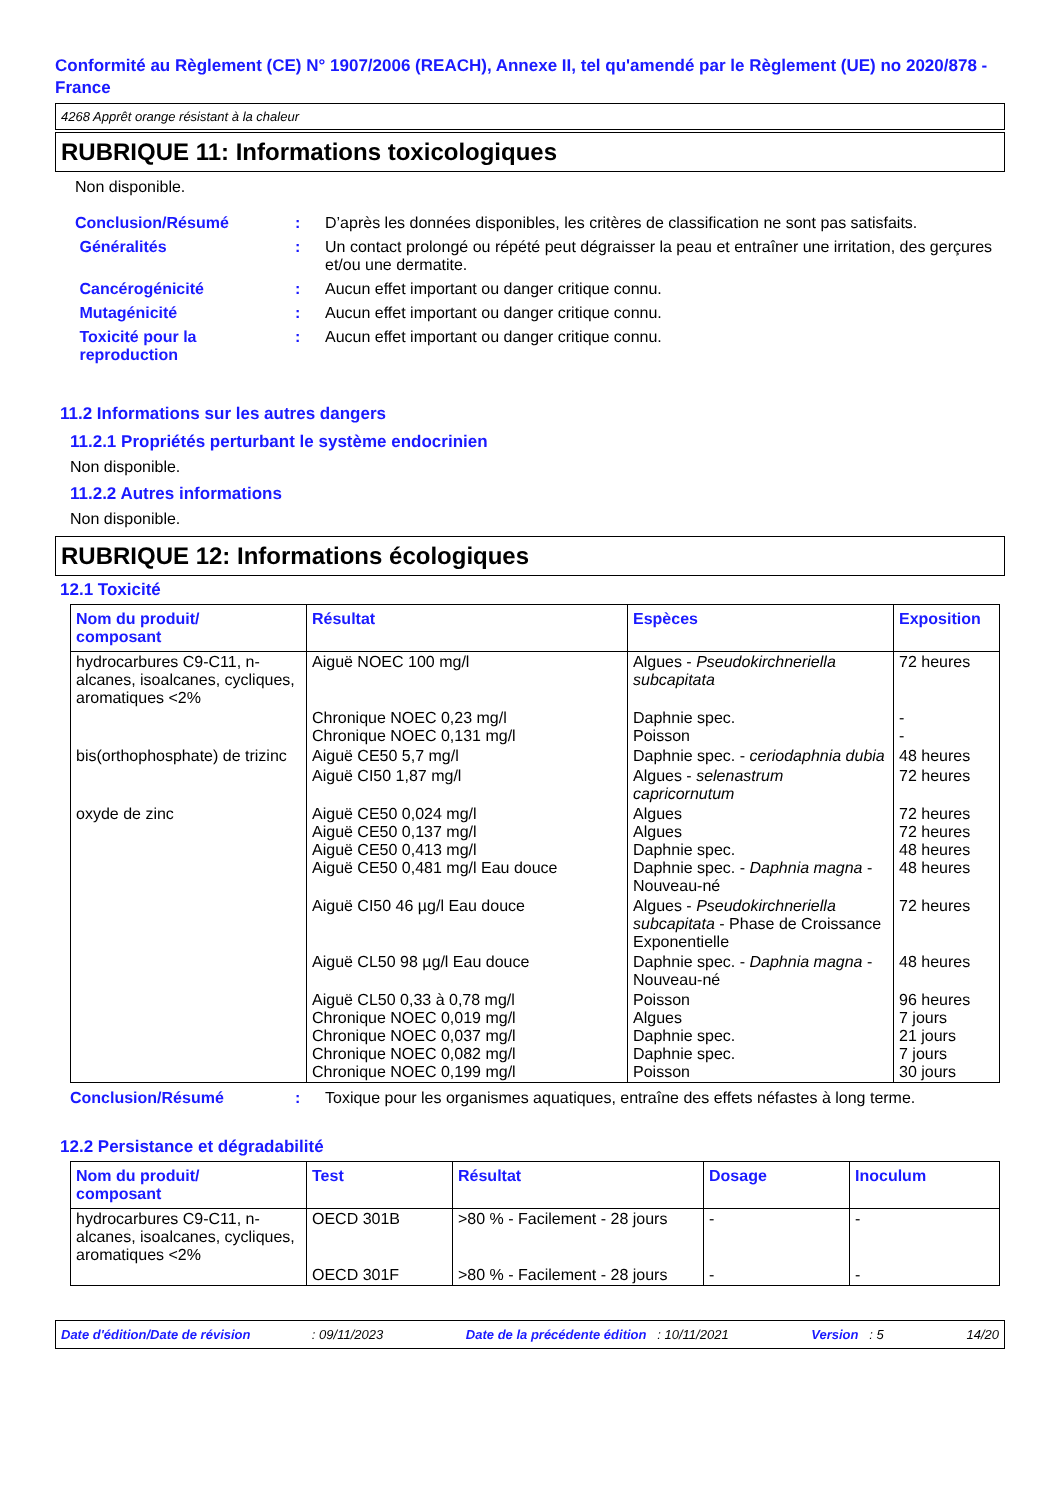Conformité au Règlement (CE) N° 1907/2006 (REACH), Annexe II, tel qu'amendé par le Règlement (UE) no 2020/878 - France
4268 Apprêt orange résistant à la chaleur
RUBRIQUE 11: Informations toxicologiques
Non disponible.
Conclusion/Résumé : D’après les données disponibles, les critères de classification ne sont pas satisfaits.
Généralités : Un contact prolongé ou répété peut dégraisser la peau et entraîner une irritation, des gerçures et/ou une dermatite.
Cancérogénicité : Aucun effet important ou danger critique connu.
Mutagénicité : Aucun effet important ou danger critique connu.
Toxicité pour la
reproduction
: Aucun effet important ou danger critique connu.
11.2 Informations sur les autres dangers
11.2.1 Propriétés perturbant le système endocrinien
Non disponible.
11.2.2 Autres informations
Non disponible.
RUBRIQUE 12: Informations écologiques
12.1 Toxicité
| Nom du produit/ composant | Résultat | Espèces | Exposition |
| --- | --- | --- | --- |
| hydrocarbures C9-C11, n-alcanes, isoalcanes, cycliques, aromatiques <2% | Aiguë NOEC 100 mg/l | Algues - Pseudokirchneriella subcapitata | 72 heures |
| | Chronique NOEC 0,23 mg/l Chronique NOEC 0,131 mg/l | Daphnie spec. Poisson | - - |
| bis(orthophosphate) de trizinc | Aiguë CE50 5,7 mg/l | Daphnie spec. - ceriodaphnia dubia | 48 heures |
| | Aiguë CI50 1,87 mg/l | Algues - selenastrum capricornutum | 72 heures |
| oxyde de zinc | Aiguë CE50 0,024 mg/l Aiguë CE50 0,137 mg/l Aiguë CE50 0,413 mg/l Aiguë CE50 0,481 mg/l Eau douce | Algues Algues Daphnie spec. Daphnie spec. - Daphnia magna - Nouveau-né | 72 heures 72 heures 48 heures 48 heures |
| | Aiguë CI50 46 µg/l Eau douce | Algues - Pseudokirchneriella subcapitata - Phase de Croissance Exponentielle | 72 heures |
| | Aiguë CL50 98 µg/l Eau douce | Daphnie spec. - Daphnia magna - Nouveau-né | 48 heures |
| | Aiguë CL50 0,33 à 0,78 mg/l Chronique NOEC 0,019 mg/l Chronique NOEC 0,037 mg/l Chronique NOEC 0,082 mg/l Chronique NOEC 0,199 mg/l | Poisson Algues Daphnie spec. Daphnie spec. Poisson | 96 heures 7 jours 21 jours 7 jours 30 jours |
Conclusion/Résumé : Toxique pour les organismes aquatiques, entraîne des effets néfastes à long terme.
12.2 Persistance et dégradabilité
| Nom du produit/ composant | Test | Résultat | Dosage | Inoculum |
| --- | --- | --- | --- | --- |
| hydrocarbures C9-C11, n-alcanes, isoalcanes, cycliques, aromatiques <2% | OECD 301B | >80 % - Facilement - 28 jours | - | - |
| | OECD 301F | >80 % - Facilement - 28 jours | - | - |
Date d'édition/Date de révision : 09/11/2023 Date de la précédente édition : 10/11/2021 Version : 5 14/20